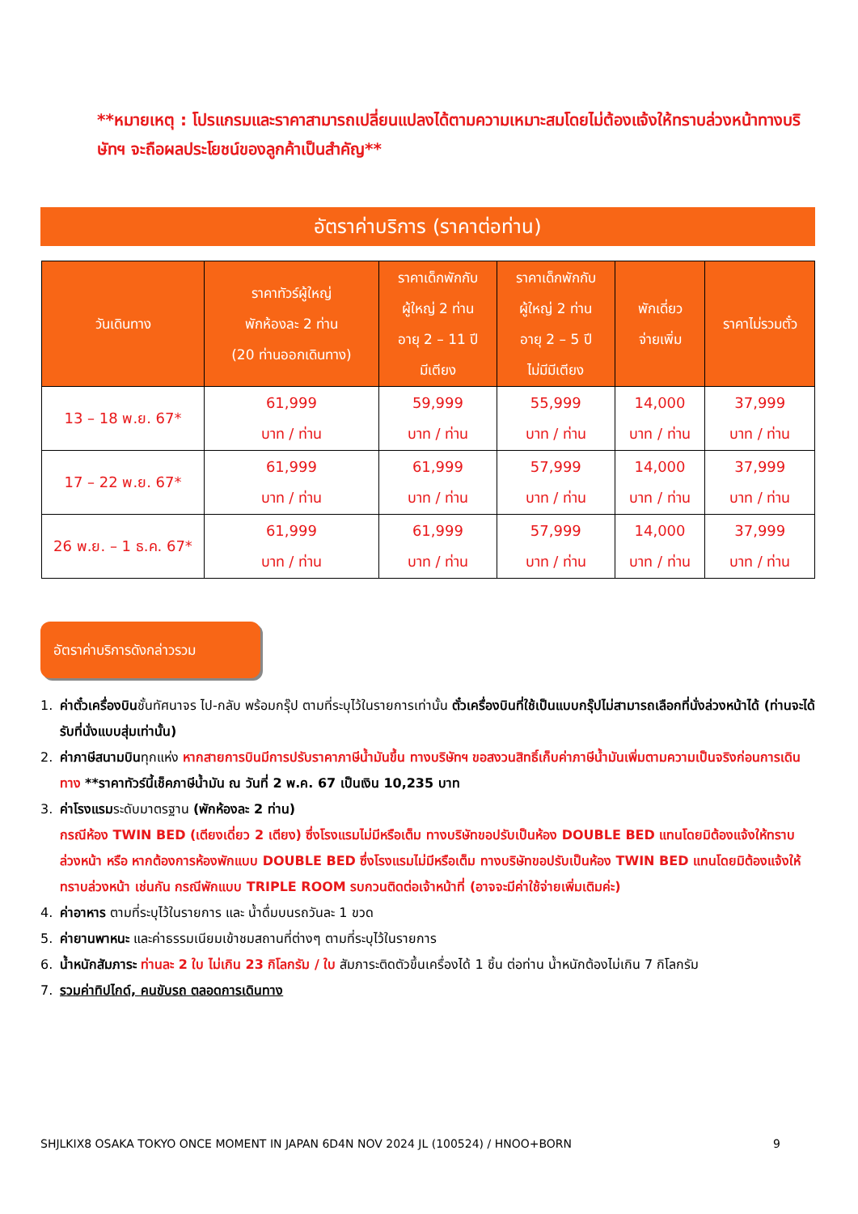**หมายเหตุ : โปรแกรมและราคาสามารถเปลี่ยนแปลงได้ตามความเหมาะสมโดยไม่ต้องแจ้งให้ทราบล่วงหน้าทางบริษัทฯ จะถือผลประโยชน์ของลูกค้าเป็นสำคัญ**
อัตราค่าบริการ (ราคาต่อท่าน)
| วันเดินทาง | ราคาทัวร์ผู้ใหญ่ พักห้องละ 2 ท่าน (20 ท่านออกเดินทาง) | ราคาเด็กพักกับ ผู้ใหญ่ 2 ท่าน อายุ 2 – 11 ปี มีเตียง | ราคาเด็กพักกับ ผู้ใหญ่ 2 ท่าน อายุ 2 – 5 ปี ไม่มีมีเตียง | พักเดี่ยว จ่ายเพิ่ม | ราคาไม่รวมตั๋ว |
| --- | --- | --- | --- | --- | --- |
| 13 – 18 พ.ย. 67* | 61,999 บาท / ท่าน | 59,999 บาท / ท่าน | 55,999 บาท / ท่าน | 14,000 บาท / ท่าน | 37,999 บาท / ท่าน |
| 17 – 22 พ.ย. 67* | 61,999 บาท / ท่าน | 61,999 บาท / ท่าน | 57,999 บาท / ท่าน | 14,000 บาท / ท่าน | 37,999 บาท / ท่าน |
| 26 พ.ย. – 1 ธ.ค. 67* | 61,999 บาท / ท่าน | 61,999 บาท / ท่าน | 57,999 บาท / ท่าน | 14,000 บาท / ท่าน | 37,999 บาท / ท่าน |
อัตราค่าบริการดังกล่าวรวม
1. ค่าตั๋วเครื่องบินชั้นทัศนาจร ไป-กลับ พร้อมกรุ๊ป ตามที่ระบุไว้ในรายการเท่านั้น ตั๋วเครื่องบินที่ใช้เป็นแบบกรุ๊ปไม่สามารถเลือกที่นั่งล่วงหน้าได้ (ท่านจะได้รับที่นั่งแบบสุ่มเท่านั้น)
2. ค่าภาษีสนามบินทุกแห่ง หากสายการบินมีการปรับราคาภาษีน้ำมันขึ้น ทางบริษัทฯ ขอสงวนสิทธิ์เก็บค่าภาษีน้ำมันเพิ่มตามความเป็นจริงก่อนการเดินทาง **ราคาทัวร์นี้เช็คภาษีน้ำมัน ณ วันที่ 2 พ.ค. 67 เป็นเงิน 10,235 บาท
3. ค่าโรงแรมระดับมาตรฐาน (พักห้องละ 2 ท่าน)
กรณีห้อง TWIN BED (เตียงเดี่ยว 2 เตียง) ซึ่งโรงแรมไม่มีหรือเต็ม ทางบริษัทขอปรับเป็นห้อง DOUBLE BED แทนโดยมิต้องแจ้งให้ทราบล่วงหน้า หรือ หากต้องการห้องพักแบบ DOUBLE BED ซึ่งโรงแรมไม่มีหรือเต็ม ทางบริษัทขอปรับเป็นห้อง TWIN BED แทนโดยมิต้องแจ้งให้ทราบล่วงหน้า เช่นกัน กรณีพักแบบ TRIPLE ROOM รบกวนติดต่อเจ้าหน้าที่ (อาจจะมีค่าใช้จ่ายเพิ่มเติมค่ะ)
4. ค่าอาหาร ตามที่ระบุไว้ในรายการ และ น้ำดื่มบนรถวันละ 1 ขวด
5. ค่ายานพาหนะ และค่าธรรมเนียมเข้าชมสถานที่ต่างๆ ตามที่ระบุไว้ในรายการ
6. น้ำหนักสัมภาระ ท่านละ 2 ใบ ไม่เกิน 23 กิโลกรัม / ใบ สัมภาระติดตัวขึ้นเครื่องได้ 1 ชิ้น ต่อท่าน น้ำหนักต้องไม่เกิน 7 กิโลกรัม
7. รวมค่าทิปไกด์, คนขับรถ ตลอดการเดินทาง
SHJLKIX8 OSAKA TOKYO ONCE MOMENT IN JAPAN 6D4N NOV 2024 JL (100524) / HNOO+BORN 9